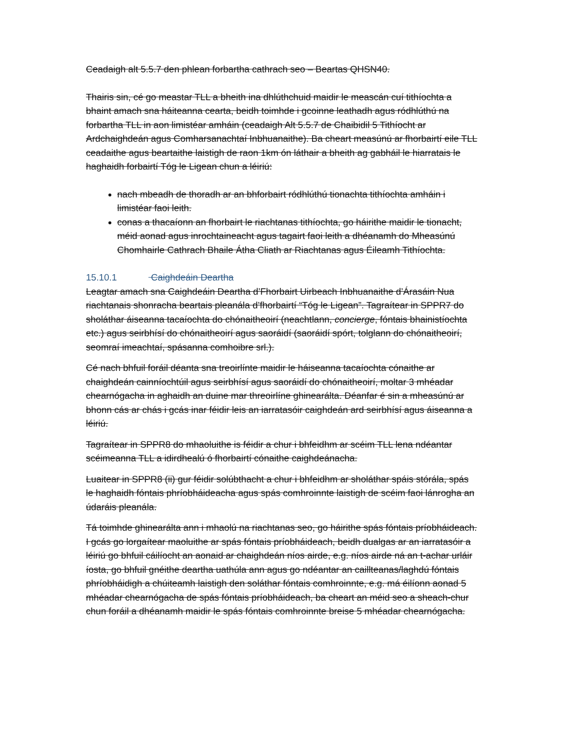Ceadaigh alt 5.5.7 den phlean forbartha cathrach seo – Beartas QHSN40.
Thairis sin, cé go meastar TLL a bheith ina dhlúthchuid maidir le meascán cuí tithíochta a bhaint amach sna háiteanna cearta, beidh toimhde i gcoinne leathadh agus ródhlúthú na forbartha TLL in aon limistéar amháin (ceadaigh Alt 5.5.7 de Chaibidil 5 Tithíocht ar Ardchaighdeán agus Comharsanachtaí Inbhuanaithe). Ba cheart measúnú ar fhorbairtí eile TLL ceadaithe agus beartaithe laistigh de raon 1km ón láthair a bheith ag gabháil le hiarratais le haghaidh forbairtí Tóg le Ligean chun a léiriú:
nach mbeadh de thoradh ar an bhforbairt ródhlúthú tionachta tithíochta amháin i limistéar faoi leith.
conas a thacaíonn an fhorbairt le riachtanas tithíochta, go háirithe maidir le tionacht, méid aonad agus inrochtaineacht agus tagairt faoi leith a dhéanamh do Mheasúnú Chomhairle Cathrach Bhaile Átha Cliath ar Riachtanas agus Éileamh Tithíochta.
15.10.1 Caighdeáin Deartha
Leagtar amach sna Caighdeáin Deartha d’Fhorbairt Uirbeach Inbhuanaithe d’Árasáin Nua riachtanais shonracha beartais pleanála d’fhorbairtí “Tóg le Ligean”. Tagraítear in SPPR7 do sholáthar áiseanna tacaíochta do chónaitheoirí (neachtlann, concierge, fóntais bhainistíochta etc.) agus seirbhísí do chónaitheoirí agus saoráidí (saoráidí spórt, tolglann do chónaitheoirí, seomraí imeachtaí, spásanna comhoibre srl.).
Cé nach bhfuil foráil déanta sna treoirlínte maidir le háiseanna tacaíochta cónaithe ar chaighdeán cainníochtúil agus seirbhísí agus saoráidí do chónaitheoirí, moltar 3 mhéadar chearnógacha in aghaidh an duine mar threoirlíne ghinearálta. Déanfar é sin a mheasúnú ar bhonn cás ar chás i gcás inar féidir leis an iarratasóir caighdeán ard seirbhísí agus áiseanna a léiriú.
Tagraítear in SPPR8 do mhaoluithe is féidir a chur i bhfeidhm ar scéim TLL lena ndéantar scéimeanna TLL a idirdhealú ó fhorbairtí cónaithe caighdeánacha.
Luaitear in SPPR8 (ii) gur féidir solúbthacht a chur i bhfeidhm ar sholáthar spáis stórála, spás le haghaidh fóntais phríobháideacha agus spás comhroinnte laistigh de scéim faoi lánrogha an údaráis pleanála.
Tá toimhde ghinearálta ann i mhaolú na riachtanas seo, go háirithe spás fóntais príobháideach. I gcás go lorgaítear maoluithe ar spás fóntais príobháideach, beidh dualgas ar an iarratasóir a léiriú go bhfuil cáilíocht an aonaid ar chaighdeán níos airde, e.g. níos airde ná an t-achar urláir íosta, go bhfuil gnéithe deartha uathúla ann agus go ndéantar an caillteanas/laghdú fóntais phríobháidigh a chúiteamh laistigh den soláthar fóntais comhroinnte, e.g. má éilíonn aonad 5 mhéadar chearnógacha de spás fóntais príobháideach, ba cheart an méid seo a sheach-chur chun foráil a dhéanamh maidir le spás fóntais comhroinnte breise 5 mhéadar chearnógacha.